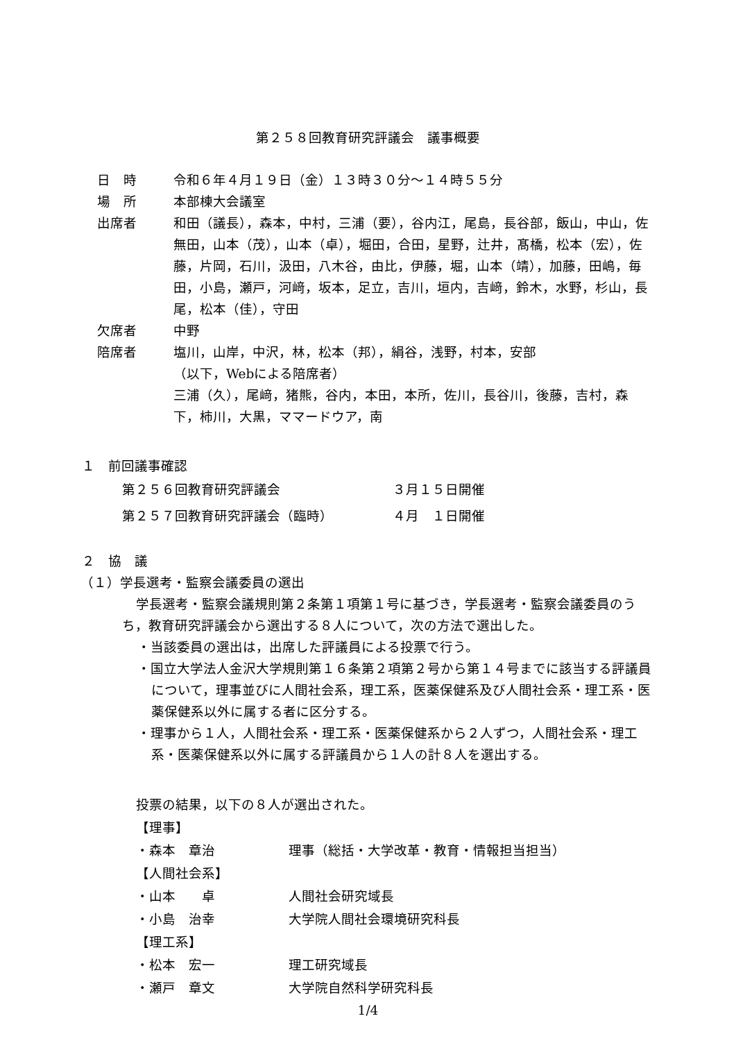第２５８回教育研究評議会　議事概要
日　時 令和６年４月１９日（金）１３時３０分～１４時５５分
場　所 本部棟大会議室
出席者 和田（議長），森本，中村，三浦（要），谷内江，尾島，長谷部，飯山，中山，佐無田，山本（茂），山本（卓），堀田，合田，星野，辻井，髙橋，松本（宏），佐藤，片岡，石川，汲田，八木谷，由比，伊藤，堀，山本（靖），加藤，田嶋，毎田，小島，瀬戸，河﨑，坂本，足立，吉川，垣内，吉﨑，鈴木，水野，杉山，長尾，松本（佳），守田
欠席者 中野
陪席者 塩川，山岸，中沢，林，松本（邦），絹谷，浅野，村本，安部
（以下，Webによる陪席者）
三浦（久），尾﨑，猪熊，谷内，本田，本所，佐川，長谷川，後藤，吉村，森下，柿川，大黒，ママードウア，南
１　前回議事確認
第２５６回教育研究評議会 ３月１５日開催
第２５７回教育研究評議会（臨時） ４月　１日開催
２　協　議
（１）学長選考・監察会議委員の選出
学長選考・監察会議規則第２条第１項第１号に基づき，学長選考・監察会議委員のうち，教育研究評議会から選出する８人について，次の方法で選出した。
・当該委員の選出は，出席した評議員による投票で行う。
・国立大学法人金沢大学規則第１６条第２項第２号から第１４号までに該当する評議員について，理事並びに人間社会系，理工系，医薬保健系及び人間社会系・理工系・医薬保健系以外に属する者に区分する。
・理事から１人，人間社会系・理工系・医薬保健系から２人ずつ，人間社会系・理工系・医薬保健系以外に属する評議員から１人の計８人を選出する。
投票の結果，以下の８人が選出された。
【理事】
・森本　章治 理事（総括・大学改革・教育・情報担当担当）
【人間社会系】
・山本　　卓 人間社会研究域長
・小島　治幸 大学院人間社会環境研究科長
【理工系】
・松本　宏一 理工研究域長
・瀬戸　章文 大学院自然科学研究科長
1/4